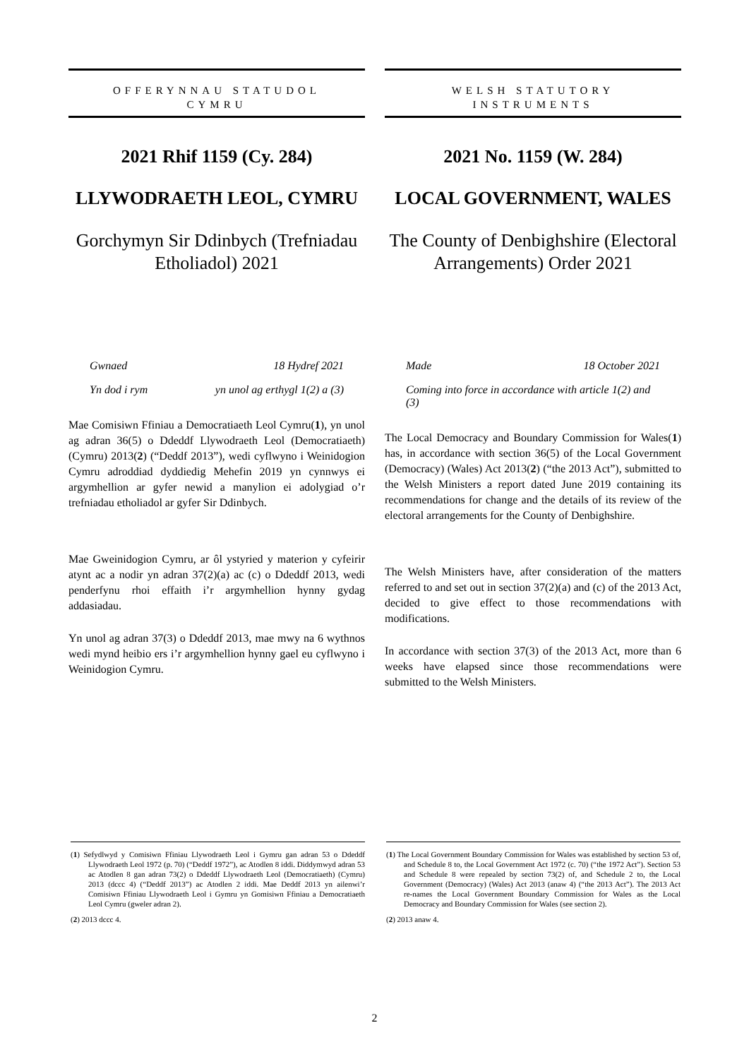OFFERYNNAU STATUDOL
CYMRU
2021 Rhif 1159 (Cy. 284)
LLYWODRAETH LEOL, CYMRU
Gorchymyn Sir Ddinbych (Trefniadau Etholiadol) 2021
Gwnaed 18 Hydref 2021
Yn dod i rym yn unol ag erthygl 1(2) a (3)
Mae Comisiwn Ffiniau a Democratiaeth Leol Cymru(1), yn unol ag adran 36(5) o Ddeddf Llywodraeth Leol (Democratiaeth) (Cymru) 2013(2) (“Deddf 2013”), wedi cyflwyno i Weinidogion Cymru adroddiad dyddiedig Mehefin 2019 yn cynnwys ei argymhellion ar gyfer newid a manylion ei adolygiad o’r trefniadau etholiadol ar gyfer Sir Ddinbych.
Mae Gweinidogion Cymru, ar ôl ystyried y materion y cyfeirir atynt ac a nodir yn adran 37(2)(a) ac (c) o Ddeddf 2013, wedi penderfynu rhoi effaith i’r argymhellion hynny gydag addasiadau.
Yn unol ag adran 37(3) o Ddeddf 2013, mae mwy na 6 wythnos wedi mynd heibio ers i’r argymhellion hynny gael eu cyflwyno i Weinidogion Cymru.
WELSH STATUTORY
INSTRUMENTS
2021 No. 1159 (W. 284)
LOCAL GOVERNMENT, WALES
The County of Denbighshire (Electoral Arrangements) Order 2021
Made 18 October 2021
Coming into force in accordance with article 1(2) and (3)
The Local Democracy and Boundary Commission for Wales(1) has, in accordance with section 36(5) of the Local Government (Democracy) (Wales) Act 2013(2) (“the 2013 Act”), submitted to the Welsh Ministers a report dated June 2019 containing its recommendations for change and the details of its review of the electoral arrangements for the County of Denbighshire.
The Welsh Ministers have, after consideration of the matters referred to and set out in section 37(2)(a) and (c) of the 2013 Act, decided to give effect to those recommendations with modifications.
In accordance with section 37(3) of the 2013 Act, more than 6 weeks have elapsed since those recommendations were submitted to the Welsh Ministers.
(1) Sefydlwyd y Comisiwn Ffiniau Llywodraeth Leol i Gymru gan adran 53 o Ddeddf Llywodraeth Leol 1972 (p. 70) (“Deddf 1972”), ac Atodlen 8 iddi. Diddymwyd adran 53 ac Atodlen 8 gan adran 73(2) o Ddeddf Llywodraeth Leol (Democratiaeth) (Cymru) 2013 (dccc 4) (“Deddf 2013”) ac Atodlen 2 iddi. Mae Deddf 2013 yn ailenwi’r Comisiwn Ffiniau Llywodraeth Leol i Gymru yn Gomisiwn Ffiniau a Democratiaeth Leol Cymru (gweler adran 2).
(2) 2013 dccc 4.
(1) The Local Government Boundary Commission for Wales was established by section 53 of, and Schedule 8 to, the Local Government Act 1972 (c. 70) (“the 1972 Act”). Section 53 and Schedule 8 were repealed by section 73(2) of, and Schedule 2 to, the Local Government (Democracy) (Wales) Act 2013 (anaw 4) (“the 2013 Act”). The 2013 Act re-names the Local Government Boundary Commission for Wales as the Local Democracy and Boundary Commission for Wales (see section 2).
(2) 2013 anaw 4.
2